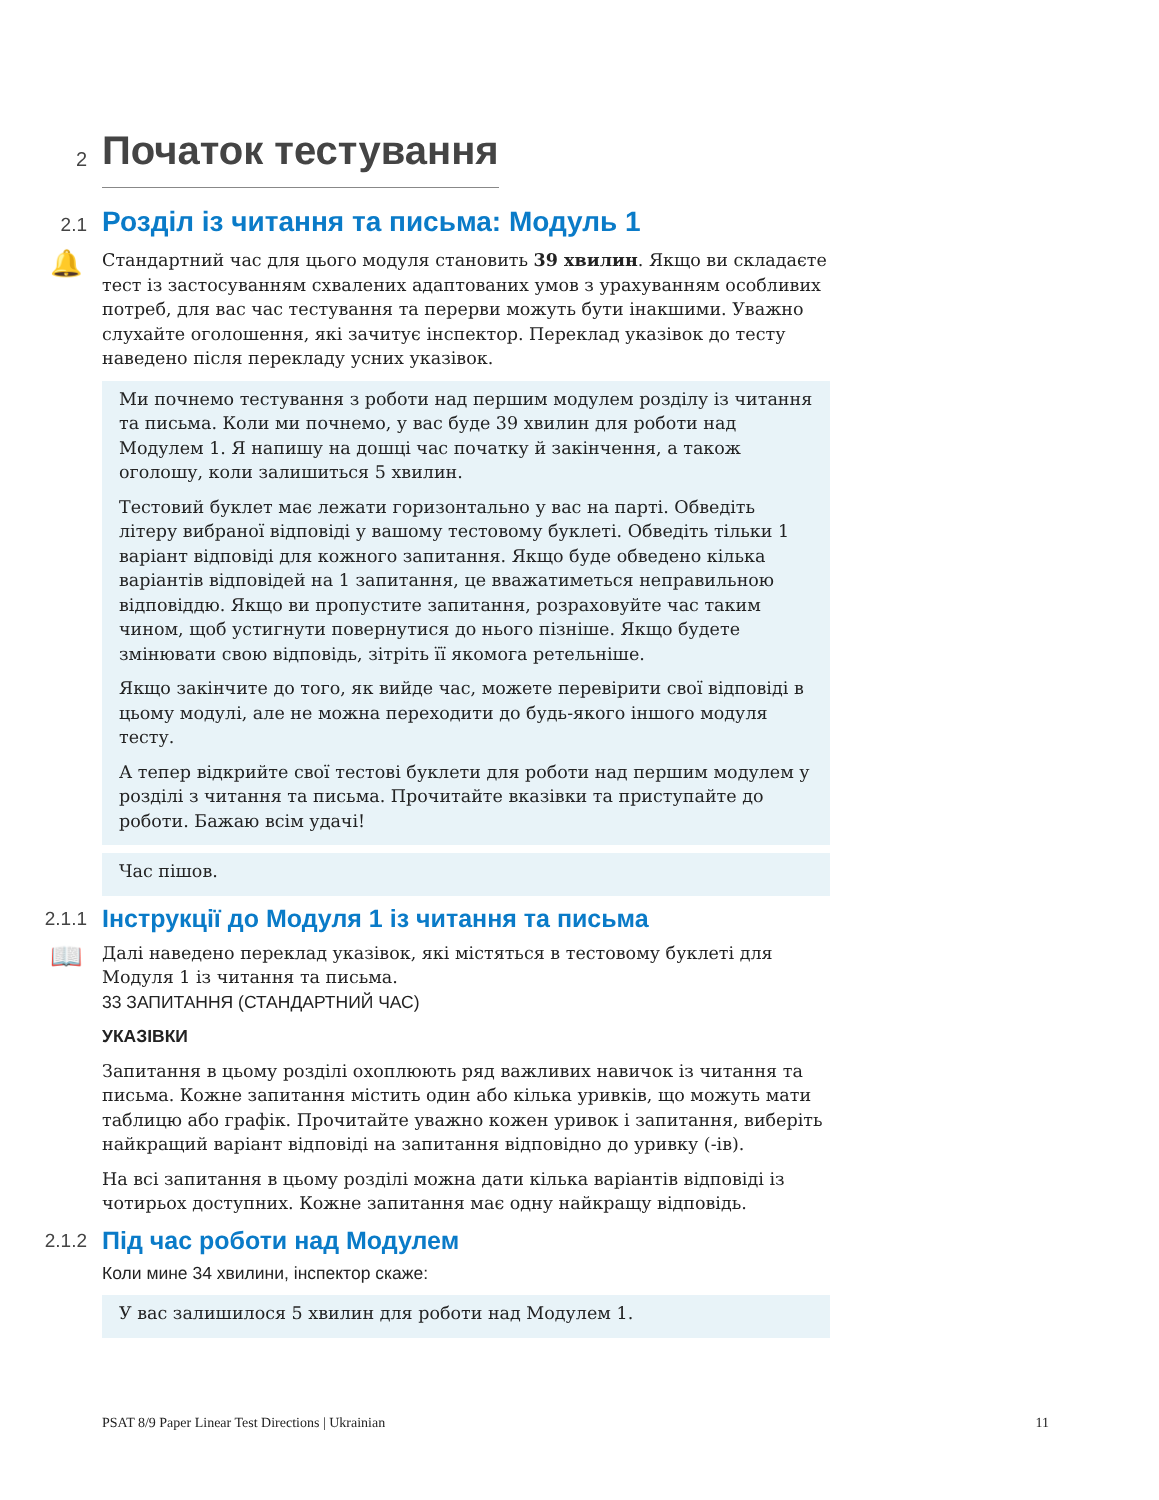2
Початок тестування
2.1
Розділ із читання та письма: Модуль 1
🔔
Стандартний час для цього модуля становить 39 хвилин. Якщо ви складаєте тест із застосуванням схвалених адаптованих умов з урахуванням особливих потреб, для вас час тестування та перерви можуть бути інакшими. Уважно слухайте оголошення, які зачитує інспектор. Переклад указівок до тесту наведено після перекладу усних указівок.
Ми почнемо тестування з роботи над першим модулем розділу із читання та письма. Коли ми почнемо, у вас буде 39 хвилин для роботи над Модулем 1. Я напишу на дошці час початку й закінчення, а також оголошу, коли залишиться 5 хвилин.
Тестовий буклет має лежати горизонтально у вас на парті. Обведіть літеру вибраної відповіді у вашому тестовому буклеті. Обведіть тільки 1 варіант відповіді для кожного запитання. Якщо буде обведено кілька варіантів відповідей на 1 запитання, це вважатиметься неправильною відповіддю. Якщо ви пропустите запитання, розраховуйте час таким чином, щоб устигнути повернутися до нього пізніше. Якщо будете змінювати свою відповідь, зітріть її якомога ретельніше.
Якщо закінчите до того, як вийде час, можете перевірити свої відповіді в цьому модулі, але не можна переходити до будь-якого іншого модуля тесту.
А тепер відкрийте свої тестові буклети для роботи над першим модулем у розділі з читання та письма. Прочитайте вказівки та приступайте до роботи. Бажаю всім удачі!
Час пішов.
2.1.1
Інструкції до Модуля 1 із читання та письма
📖
Далі наведено переклад указівок, які містяться в тестовому буклеті для Модуля 1 із читання та письма.
33 ЗАПИТАННЯ (СТАНДАРТНИЙ ЧАС)
УКАЗІВКИ
Запитання в цьому розділі охоплюють ряд важливих навичок із читання та письма. Кожне запитання містить один або кілька уривків, що можуть мати таблицю або графік. Прочитайте уважно кожен уривок і запитання, виберіть найкращий варіант відповіді на запитання відповідно до уривку (-ів).
На всі запитання в цьому розділі можна дати кілька варіантів відповіді із чотирьох доступних. Кожне запитання має одну найкращу відповідь.
2.1.2
Під час роботи над Модулем
Коли мине 34 хвилини, інспектор скаже:
У вас залишилося 5 хвилин для роботи над Модулем 1.
PSAT 8/9 Paper Linear Test Directions | Ukrainian 11